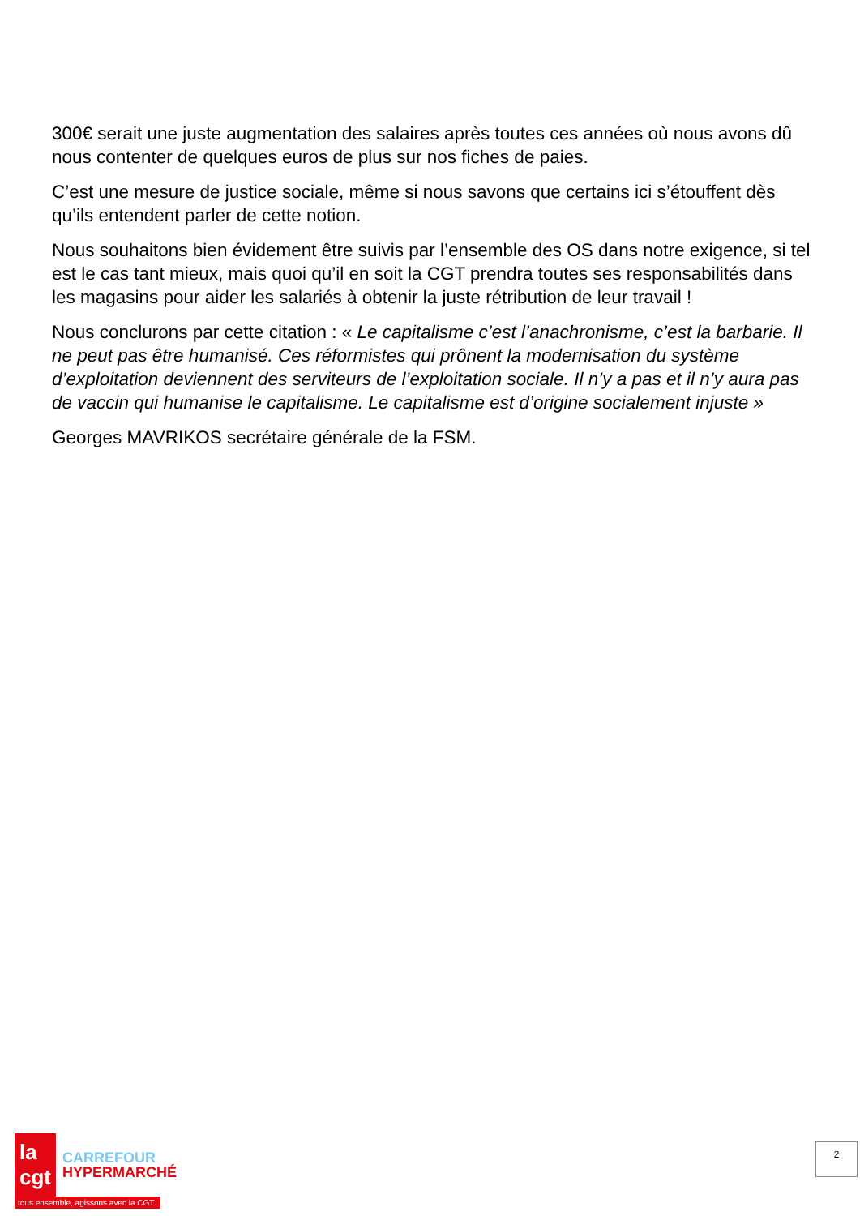300€ serait une juste augmentation des salaires après toutes ces années où nous avons dû nous contenter de quelques euros de plus sur nos fiches de paies.
C’est une mesure de justice sociale, même si nous savons que certains ici s’étouffent dès qu’ils entendent parler de cette notion.
Nous souhaitons bien évidement être suivis par l’ensemble des OS dans notre exigence, si tel est le cas tant mieux, mais quoi qu’il en soit la CGT prendra toutes ses responsabilités dans les magasins pour aider les salariés à obtenir la juste rétribution de leur travail !
Nous conclurons par cette citation : « Le capitalisme c’est l’anachronisme, c’est la barbarie. Il ne peut pas être humanisé. Ces réformistes qui prônent la modernisation du système d’exploitation deviennent des serviteurs de l’exploitation sociale. Il n’y a pas et il n’y aura pas de vaccin qui humanise le capitalisme. Le capitalisme est d’origine socialement injuste »
Georges MAVRIKOS secrétaire générale de la FSM.
la cgt
CARREFOUR
HYPERMARCHÉ
tous ensemble, agissons avec la CGT
2